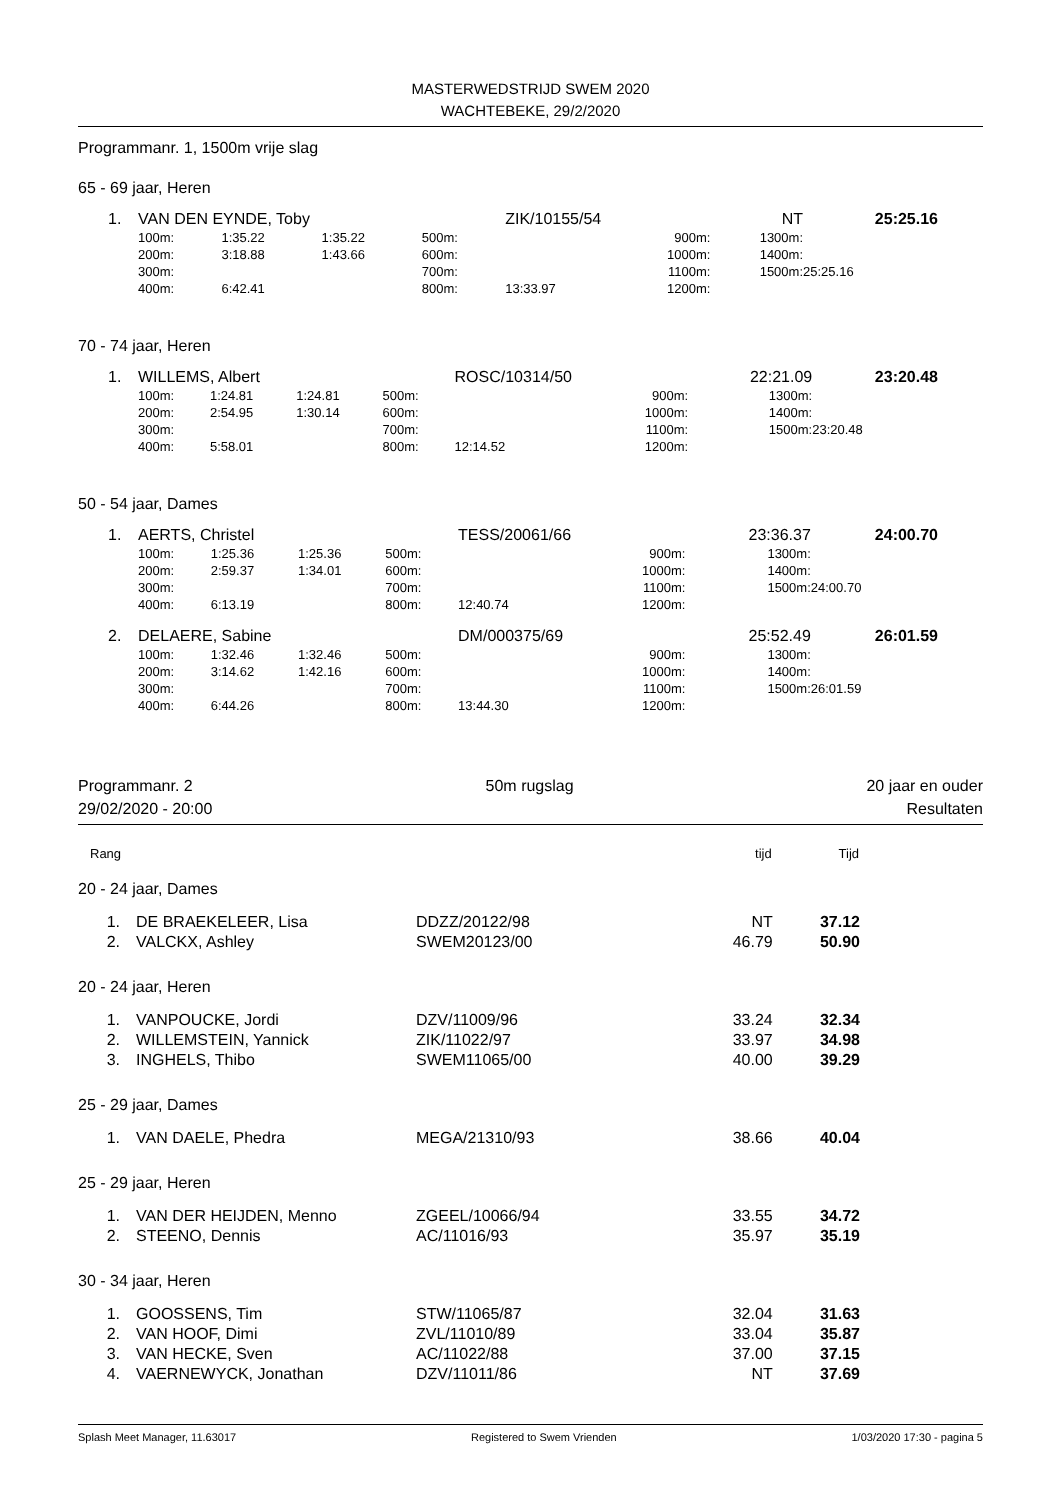MASTERWEDSTRIJD SWEM 2020
WACHTEBEKE, 29/2/2020
Programmanr. 1, 1500m vrije slag
65 - 69 jaar, Heren
| 1. | VAN DEN EYNDE, Toby | | | | ZIK/10155/54 | | | NT | | 25:25.16 |
| | 100m: | 1:35.22 | 1:35.22 | 500m: | | 900m: | | 1300m: | | |
| | 200m: | 3:18.88 | 1:43.66 | 600m: | | 1000m: | | 1400m: | | |
| | 300m: | | | 700m: | | 1100m: | | 1500m: | 25:25.16 | |
| | 400m: | 6:42.41 | | 800m: | 13:33.97 | 1200m: | | | | |
70 - 74 jaar, Heren
| 1. | WILLEMS, Albert | | | | ROSC/10314/50 | | | 22:21.09 | | 23:20.48 |
| | 100m: | 1:24.81 | 1:24.81 | 500m: | | 900m: | | 1300m: | | |
| | 200m: | 2:54.95 | 1:30.14 | 600m: | | 1000m: | | 1400m: | | |
| | 300m: | | | 700m: | | 1100m: | | 1500m: | 23:20.48 | |
| | 400m: | 5:58.01 | | 800m: | 12:14.52 | 1200m: | | | | |
50 - 54 jaar, Dames
| 1. | AERTS, Christel | | | | TESS/20061/66 | | | 23:36.37 | | 24:00.70 |
| | 100m: | 1:25.36 | 1:25.36 | 500m: | | 900m: | | 1300m: | | |
| | 200m: | 2:59.37 | 1:34.01 | 600m: | | 1000m: | | 1400m: | | |
| | 300m: | | | 700m: | | 1100m: | | 1500m: | 24:00.70 | |
| | 400m: | 6:13.19 | | 800m: | 12:40.74 | 1200m: | | | | |
| 2. | DELAERE, Sabine | | | | DM/000375/69 | | | 25:52.49 | | 26:01.59 |
| | 100m: | 1:32.46 | 1:32.46 | 500m: | | 900m: | | 1300m: | | |
| | 200m: | 3:14.62 | 1:42.16 | 600m: | | 1000m: | | 1400m: | | |
| | 300m: | | | 700m: | | 1100m: | | 1500m: | 26:01.59 | |
| | 400m: | 6:44.26 | | 800m: | 13:44.30 | 1200m: | | | | |
Programmanr. 2 50m rugslag 20 jaar en ouder
29/02/2020 - 20:00 Resultaten
| Rang | | | tijd | Tijd |
| --- | --- | --- | --- | --- |
| 20 - 24 jaar, Dames | | | | |
| 1. | DE BRAEKELEER, Lisa | DDZZ/20122/98 | NT | 37.12 |
| 2. | VALCKX, Ashley | SWEM20123/00 | 46.79 | 50.90 |
| 20 - 24 jaar, Heren | | | | |
| 1. | VANPOUCKE, Jordi | DZV/11009/96 | 33.24 | 32.34 |
| 2. | WILLEMSTEIN, Yannick | ZIK/11022/97 | 33.97 | 34.98 |
| 3. | INGHELS, Thibo | SWEM11065/00 | 40.00 | 39.29 |
| 25 - 29 jaar, Dames | | | | |
| 1. | VAN DAELE, Phedra | MEGA/21310/93 | 38.66 | 40.04 |
| 25 - 29 jaar, Heren | | | | |
| 1. | VAN DER HEIJDEN, Menno | ZGEEL/10066/94 | 33.55 | 34.72 |
| 2. | STEENO, Dennis | AC/11016/93 | 35.97 | 35.19 |
| 30 - 34 jaar, Heren | | | | |
| 1. | GOOSSENS, Tim | STW/11065/87 | 32.04 | 31.63 |
| 2. | VAN HOOF, Dimi | ZVL/11010/89 | 33.04 | 35.87 |
| 3. | VAN HECKE, Sven | AC/11022/88 | 37.00 | 37.15 |
| 4. | VAERNEWYCK, Jonathan | DZV/11011/86 | NT | 37.69 |
Splash Meet Manager, 11.63017 Registered to Swem Vrienden 1/03/2020 17:30 - pagina 5